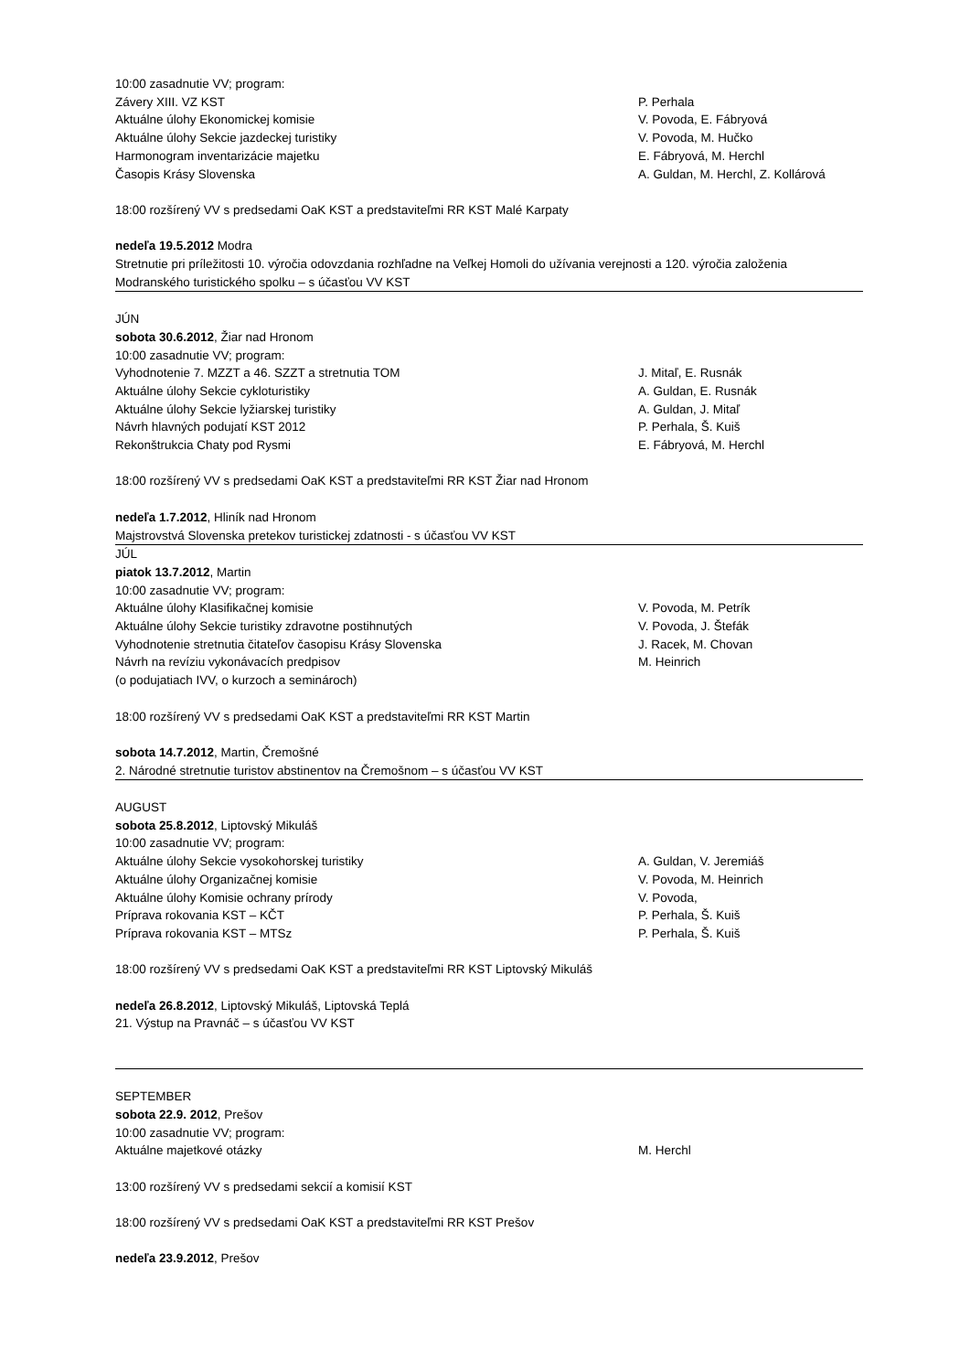10:00 zasadnutie VV; program:
Závery XIII. VZ KST P. Perhala
Aktuálne úlohy Ekonomickej komisie V. Povoda, E. Fábryová
Aktuálne úlohy Sekcie jazdeckej turistiky V. Povoda, M. Hučko
Harmonogram inventarizácie majetku E. Fábryová, M. Herchl
Časopis Krásy Slovenska A. Guldan, M. Herchl, Z. Kollárová
18:00 rozšírený VV s predsedami OaK KST a predstaviteľmi RR KST Malé Karpaty
nedeľa 19.5.2012 Modra
Stretnutie pri príležitosti 10. výročia odovzdania rozhľadne na Veľkej Homoli do užívania verejnosti a 120. výročia založenia Modranského turistického spolku – s účasťou VV KST
JÚN
sobota 30.6.2012, Žiar nad Hronom
10:00 zasadnutie VV; program:
Vyhodnotenie 7. MZZT a 46. SZZT a stretnutia TOM J. Mitaľ, E. Rusnák
Aktuálne úlohy Sekcie cykloturistiky A. Guldan, E. Rusnák
Aktuálne úlohy Sekcie lyžiarskej turistiky A. Guldan, J. Mitaľ
Návrh hlavných podujatí KST 2012 P. Perhala, Š. Kuiš
Rekonštrukcia Chaty pod Rysmi E. Fábryová, M. Herchl
18:00 rozšírený VV s predsedami OaK KST a predstaviteľmi RR KST Žiar nad Hronom
nedeľa 1.7.2012, Hliník nad Hronom
Majstrovstvá Slovenska pretekov turistickej zdatnosti - s účasťou VV KST
JÚL
piatok 13.7.2012, Martin
10:00 zasadnutie VV; program:
Aktuálne úlohy Klasifikačnej komisie V. Povoda, M. Petrík
Aktuálne úlohy Sekcie turistiky zdravotne postihnutých V. Povoda, J. Štefák
Vyhodnotenie stretnutia čitateľov časopisu Krásy Slovenska J. Racek, M. Chovan
Návrh na revíziu vykonávacích predpisov M. Heinrich
(o podujatiach IVV, o kurzoch a seminároch)
18:00 rozšírený VV s predsedami OaK KST a predstaviteľmi RR KST Martin
sobota 14.7.2012, Martin, Čremošné
2. Národné stretnutie turistov abstinentov na Čremošnom – s účasťou VV KST
AUGUST
sobota 25.8.2012, Liptovský Mikuláš
10:00 zasadnutie VV; program:
Aktuálne úlohy Sekcie vysokohorskej turistiky A. Guldan, V. Jeremiáš
Aktuálne úlohy Organizačnej komisie V. Povoda, M. Heinrich
Aktuálne úlohy Komisie ochrany prírody V. Povoda,
Príprava rokovania KST – KČT P. Perhala, Š. Kuiš
Príprava rokovania KST – MTSz P. Perhala, Š. Kuiš
18:00 rozšírený VV s predsedami OaK KST a predstaviteľmi RR KST Liptovský Mikuláš
nedeľa 26.8.2012, Liptovský Mikuláš, Liptovská Teplá
21. Výstup na Pravnáč – s účasťou VV KST
SEPTEMBER
sobota 22.9. 2012, Prešov
10:00 zasadnutie VV; program:
Aktuálne majetkové otázky M. Herchl
13:00 rozšírený VV s predsedami sekcií a komisií KST
18:00 rozšírený VV s predsedami OaK KST a predstaviteľmi RR KST Prešov
nedeľa 23.9.2012, Prešov